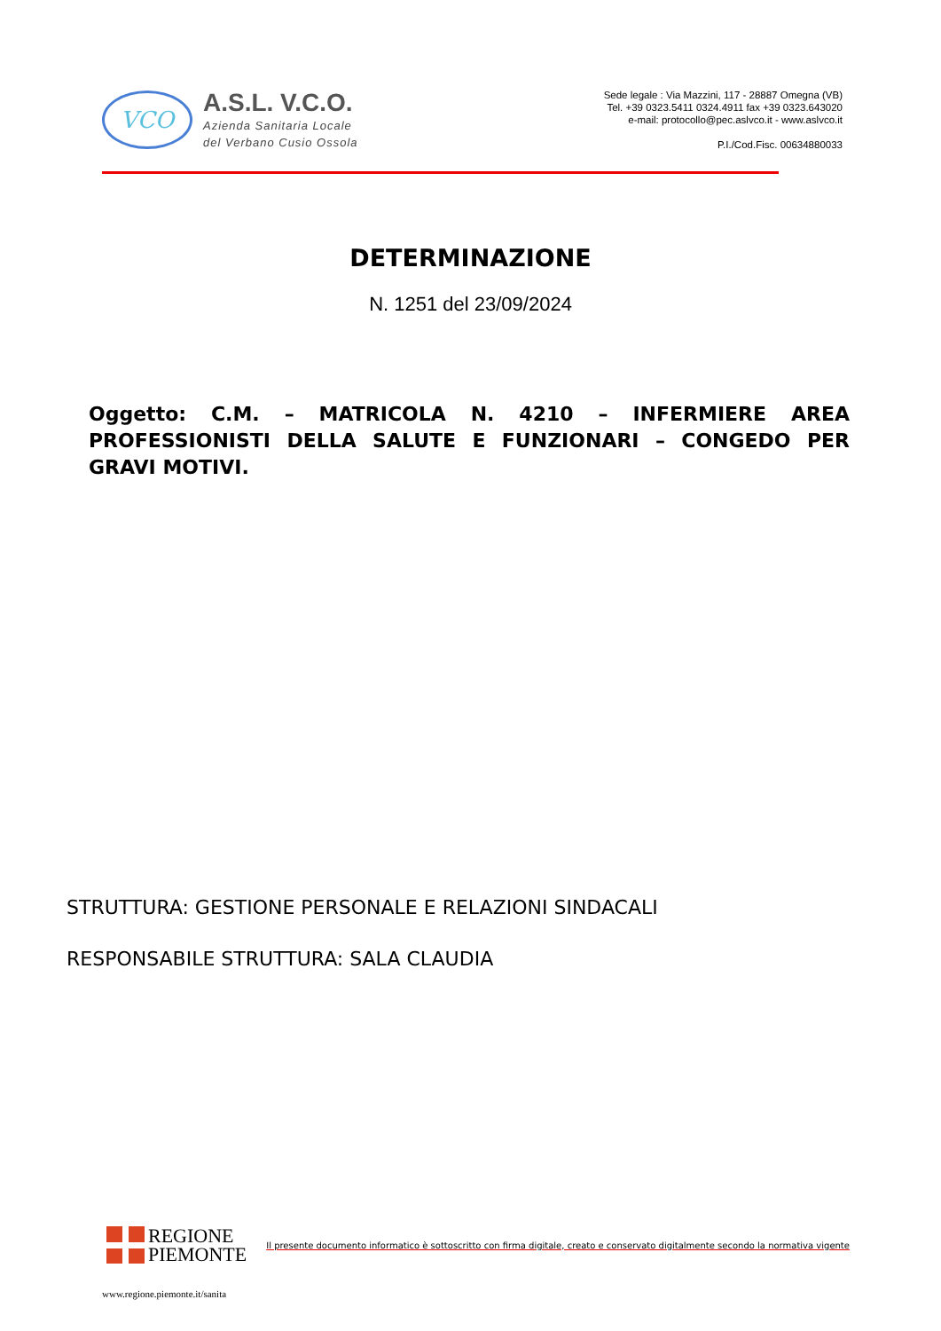VCO
A.S.L. V.C.O.
Azienda Sanitaria Locale
del Verbano Cusio Ossola
Sede legale : Via Mazzini, 117 - 28887 Omegna (VB)
Tel. +39 0323.5411 0324.4911 fax +39 0323.643020
e-mail: protocollo@pec.aslvco.it - www.aslvco.it
P.I./Cod.Fisc. 00634880033
DETERMINAZIONE
N. 1251 del 23/09/2024
Oggetto: C.M. – MATRICOLA N. 4210 – INFERMIERE AREA PROFESSIONISTI DELLA SALUTE E FUNZIONARI – CONGEDO PER GRAVI MOTIVI.
STRUTTURA: GESTIONE PERSONALE E RELAZIONI SINDACALI
RESPONSABILE STRUTTURA: SALA CLAUDIA
REGIONE
PIEMONTE
Il presente documento informatico è sottoscritto con firma digitale, creato e conservato digitalmente secondo la normativa vigente
www.regione.piemonte.it/sanita